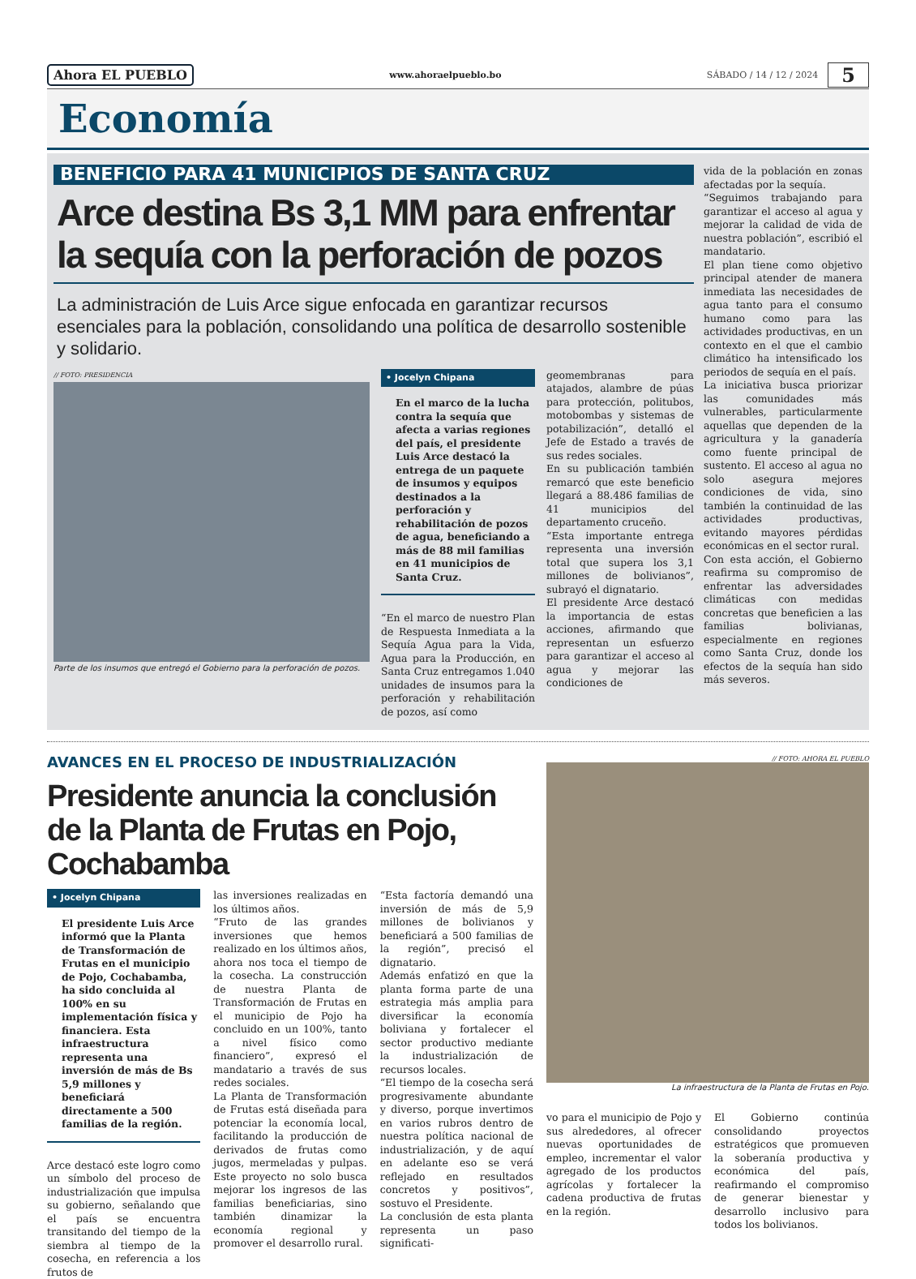Ahora EL PUEBLO www.ahoraelpueblo.bo SÁBADO / 14 / 12 / 2024 5
Economía
BENEFICIO PARA 41 MUNICIPIOS DE SANTA CRUZ
Arce destina Bs 3,1 MM para enfrentar la sequía con la perforación de pozos
La administración de Luis Arce sigue enfocada en garantizar recursos esenciales para la población, consolidando una política de desarrollo sostenible y solidario.
// FOTO: PRESIDENCIA
Parte de los insumos que entregó el Gobierno para la perforación de pozos.
• Jocelyn Chipana
En el marco de la lucha contra la sequía que afecta a varias regiones del país, el presidente Luis Arce destacó la entrega de un paquete de insumos y equipos destinados a la perforación y rehabilitación de pozos de agua, beneficiando a más de 88 mil familias en 41 municipios de Santa Cruz.
“En el marco de nuestro Plan de Respuesta Inmediata a la Sequía Agua para la Vida, Agua para la Producción, en Santa Cruz entregamos 1.040 unidades de insumos para la perforación y rehabilitación de pozos, así como
geomembranas para atajados, alambre de púas para protección, politubos, motobombas y sistemas de potabilización”, detalló el Jefe de Estado a través de sus redes sociales.
En su publicación también remarcó que este beneficio llegará a 88.486 familias de 41 municipios del departamento cruceño.
“Esta importante entrega representa una inversión total que supera los 3,1 millones de bolivianos”, subrayó el dignatario.
El presidente Arce destacó la importancia de estas acciones, afirmando que representan un esfuerzo para garantizar el acceso al agua y mejorar las condiciones de
vida de la población en zonas afectadas por la sequía.
“Seguimos trabajando para garantizar el acceso al agua y mejorar la calidad de vida de nuestra población”, escribió el mandatario.
El plan tiene como objetivo principal atender de manera inmediata las necesidades de agua tanto para el consumo humano como para las actividades productivas, en un contexto en el que el cambio climático ha intensificado los periodos de sequía en el país.
La iniciativa busca priorizar las comunidades más vulnerables, particularmente aquellas que dependen de la agricultura y la ganadería como fuente principal de sustento. El acceso al agua no solo asegura mejores condiciones de vida, sino también la continuidad de las actividades productivas, evitando mayores pérdidas económicas en el sector rural.
Con esta acción, el Gobierno reafirma su compromiso de enfrentar las adversidades climáticas con medidas concretas que beneficien a las familias bolivianas, especialmente en regiones como Santa Cruz, donde los efectos de la sequía han sido más severos.
AVANCES EN EL PROCESO DE INDUSTRIALIZACIÓN
Presidente anuncia la conclusión de la Planta de Frutas en Pojo, Cochabamba
• Jocelyn Chipana
El presidente Luis Arce informó que la Planta de Transformación de Frutas en el municipio de Pojo, Cochabamba, ha sido concluida al 100% en su implementación física y financiera. Esta infraestructura representa una inversión de más de Bs 5,9 millones y beneficiará directamente a 500 familias de la región.
Arce destacó este logro como un símbolo del proceso de industrialización que impulsa su gobierno, señalando que el país se encuentra transitando del tiempo de la siembra al tiempo de la cosecha, en referencia a los frutos de
las inversiones realizadas en los últimos años.
“Fruto de las grandes inversiones que hemos realizado en los últimos años, ahora nos toca el tiempo de la cosecha. La construcción de nuestra Planta de Transformación de Frutas en el municipio de Pojo ha concluido en un 100%, tanto a nivel físico como financiero”, expresó el mandatario a través de sus redes sociales.
La Planta de Transformación de Frutas está diseñada para potenciar la economía local, facilitando la producción de derivados de frutas como jugos, mermeladas y pulpas. Este proyecto no solo busca mejorar los ingresos de las familias beneficiarias, sino también dinamizar la economía regional y promover el desarrollo rural.
“Esta factoría demandó una inversión de más de 5,9 millones de bolivianos y beneficiará a 500 familias de la región”, precisó el dignatario.
Además enfatizó en que la planta forma parte de una estrategia más amplia para diversificar la economía boliviana y fortalecer el sector productivo mediante la industrialización de recursos locales.
“El tiempo de la cosecha será progresivamente abundante y diverso, porque invertimos en varios rubros dentro de nuestra política nacional de industrialización, y de aquí en adelante eso se verá reflejado en resultados concretos y positivos”, sostuvo el Presidente.
La conclusión de esta planta representa un paso significati-
// FOTO: AHORA EL PUEBLO
La infraestructura de la Planta de Frutas en Pojo.
vo para el municipio de Pojo y sus alrededores, al ofrecer nuevas oportunidades de empleo, incrementar el valor agregado de los productos agrícolas y fortalecer la cadena productiva de frutas en la región.
El Gobierno continúa consolidando proyectos estratégicos que promueven la soberanía productiva y económica del país, reafirmando el compromiso de generar bienestar y desarrollo inclusivo para todos los bolivianos.